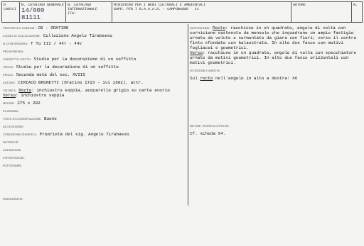| D CODICI | N. CATALOGO GENERALE 14/000 81111 | N. CATALOGO INTERNAZIONALE ITA: | MINISTERO PER I BENI CULTURALI E AMBIENTALI SOPR. PER I B.A.A.A.S. - CAMPOBASSO 11 | AUTORE | N. |
PROVINCIA E COMUNE: CB - ORATINO
LUOGO DI COLLOCAZIONE: Collezione Angelo Tirabasso
N. DI INVENTARIO: T To III / 44r - 44v
PROVENIENZA:
SOGGETTO: RECTO: Studio per la decorazione di un soffitto
VERSO: Studio per la decorazione di un soffitto
EPOCA: Seconda metà del sec. XVIII
AUTORE: CIRIACO BRUNETTI (Oratino 1723 - ivi 1802), attr.
TECNICA: Recto: inchiostro seppia, acquarello grigio su carta avorio
Verso: inchiostro seppia
MISURE: 275 x 202
FILIGRANA:
STATO DI CONSERVAZIONE: Buone
ACQUISIZIONE:
CONDIZIONE GIURIDICA: Proprietà del sig. Angelo Tirabasso
NOTIFICHE:
ALIENAZIONI:
ESPORTAZIONI:
FOTOGRAFIE:
RADIOGRAFIE:
DESCRIZIONE: Recto: racchiuso in un quadrato, angolo di volta con cornicione sostenuto da mensole che inquadrano un ampio fastigio ornato da volute e sormontato da giara con fiori; verso il centro finto sfondato con balaustrata. In alto due fasce con motivi fogliacei e geometrici.
Verso: racchiuso in un quadrato, angolo di volta con specchiature ornate da motivi geometrici. In alto due fasce orizzontali con motivi geometrici.
ISCRIZIONI E MARCHI
Sul recto nell'angolo in alto a destra: 46
NOTIZIE STORICO CRITICHE
Cf. scheda 94.